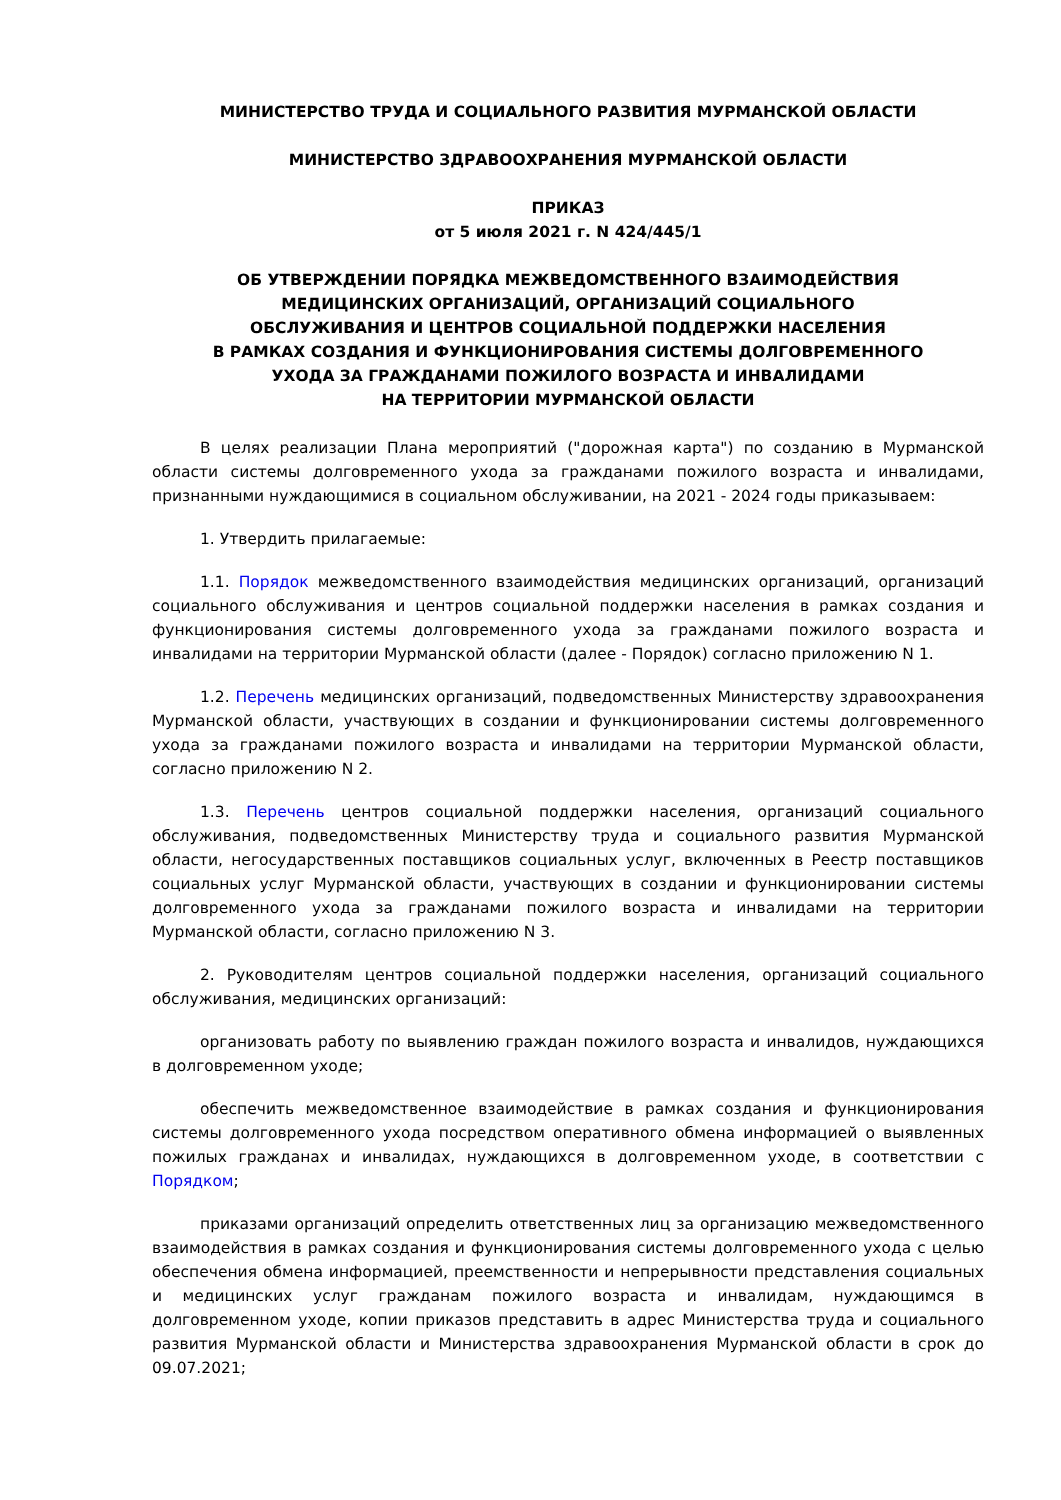МИНИСТЕРСТВО ТРУДА И СОЦИАЛЬНОГО РАЗВИТИЯ МУРМАНСКОЙ ОБЛАСТИ
МИНИСТЕРСТВО ЗДРАВООХРАНЕНИЯ МУРМАНСКОЙ ОБЛАСТИ
ПРИКАЗ
от 5 июля 2021 г. N 424/445/1
ОБ УТВЕРЖДЕНИИ ПОРЯДКА МЕЖВЕДОМСТВЕННОГО ВЗАИМОДЕЙСТВИЯ
МЕДИЦИНСКИХ ОРГАНИЗАЦИЙ, ОРГАНИЗАЦИЙ СОЦИАЛЬНОГО
ОБСЛУЖИВАНИЯ И ЦЕНТРОВ СОЦИАЛЬНОЙ ПОДДЕРЖКИ НАСЕЛЕНИЯ
В РАМКАХ СОЗДАНИЯ И ФУНКЦИОНИРОВАНИЯ СИСТЕМЫ ДОЛГОВРЕМЕННОГО
УХОДА ЗА ГРАЖДАНАМИ ПОЖИЛОГО ВОЗРАСТА И ИНВАЛИДАМИ
НА ТЕРРИТОРИИ МУРМАНСКОЙ ОБЛАСТИ
В целях реализации Плана мероприятий ("дорожная карта") по созданию в Мурманской области системы долговременного ухода за гражданами пожилого возраста и инвалидами, признанными нуждающимися в социальном обслуживании, на 2021 - 2024 годы приказываем:
1. Утвердить прилагаемые:
1.1. Порядок межведомственного взаимодействия медицинских организаций, организаций социального обслуживания и центров социальной поддержки населения в рамках создания и функционирования системы долговременного ухода за гражданами пожилого возраста и инвалидами на территории Мурманской области (далее - Порядок) согласно приложению N 1.
1.2. Перечень медицинских организаций, подведомственных Министерству здравоохранения Мурманской области, участвующих в создании и функционировании системы долговременного ухода за гражданами пожилого возраста и инвалидами на территории Мурманской области, согласно приложению N 2.
1.3. Перечень центров социальной поддержки населения, организаций социального обслуживания, подведомственных Министерству труда и социального развития Мурманской области, негосударственных поставщиков социальных услуг, включенных в Реестр поставщиков социальных услуг Мурманской области, участвующих в создании и функционировании системы долговременного ухода за гражданами пожилого возраста и инвалидами на территории Мурманской области, согласно приложению N 3.
2. Руководителям центров социальной поддержки населения, организаций социального обслуживания, медицинских организаций:
организовать работу по выявлению граждан пожилого возраста и инвалидов, нуждающихся в долговременном уходе;
обеспечить межведомственное взаимодействие в рамках создания и функционирования системы долговременного ухода посредством оперативного обмена информацией о выявленных пожилых гражданах и инвалидах, нуждающихся в долговременном уходе, в соответствии с Порядком;
приказами организаций определить ответственных лиц за организацию межведомственного взаимодействия в рамках создания и функционирования системы долговременного ухода с целью обеспечения обмена информацией, преемственности и непрерывности представления социальных и медицинских услуг гражданам пожилого возраста и инвалидам, нуждающимся в долговременном уходе, копии приказов представить в адрес Министерства труда и социального развития Мурманской области и Министерства здравоохранения Мурманской области в срок до 09.07.2021;